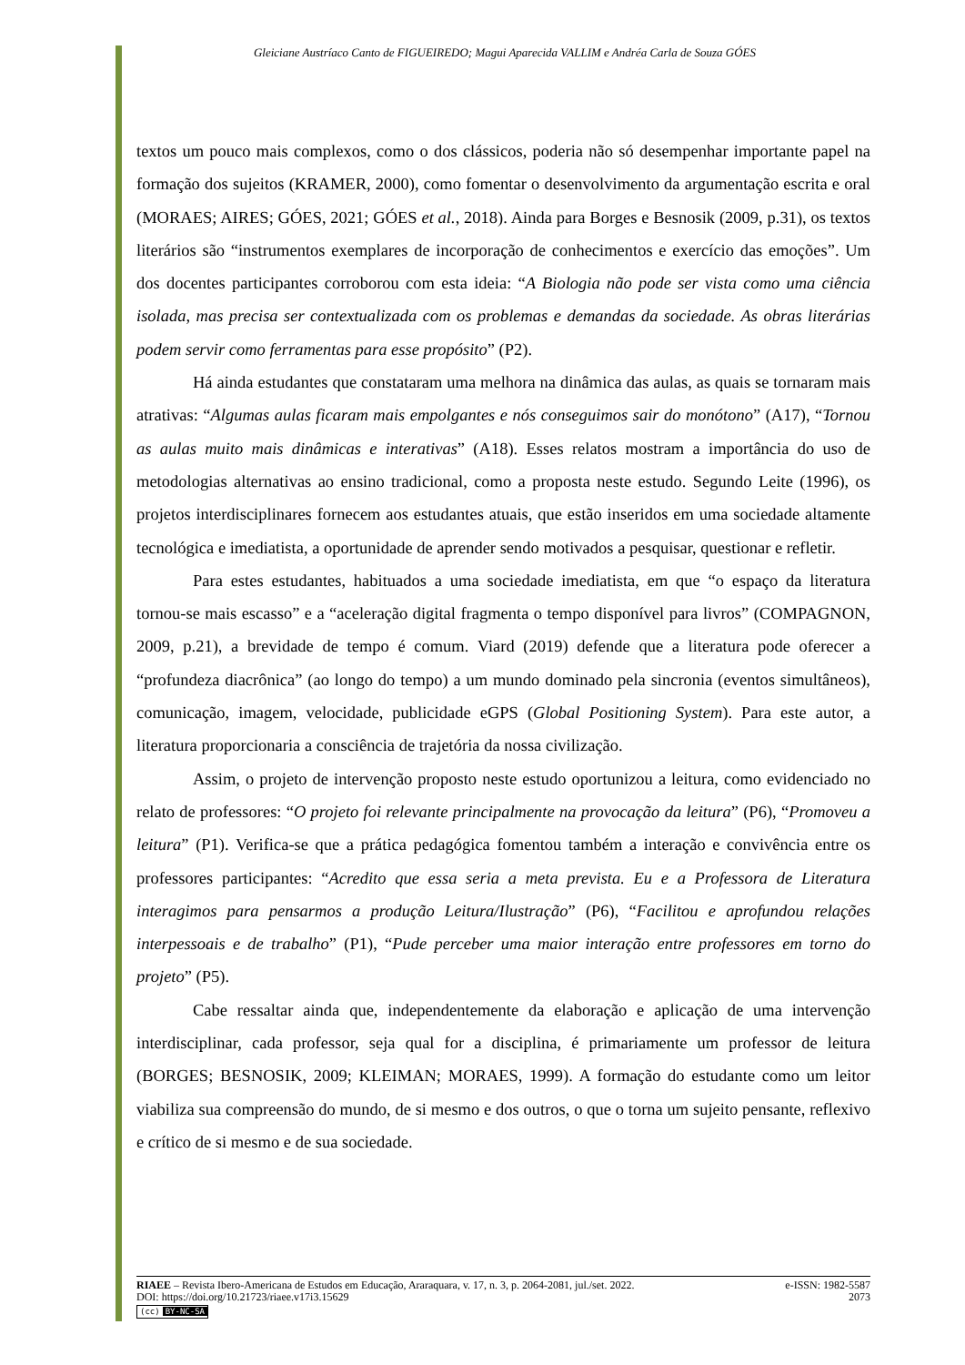Gleiciane Austríaco Canto de FIGUEIREDO; Magui Aparecida VALLIM e Andréa Carla de Souza GÓES
textos um pouco mais complexos, como o dos clássicos, poderia não só desempenhar importante papel na formação dos sujeitos (KRAMER, 2000), como fomentar o desenvolvimento da argumentação escrita e oral (MORAES; AIRES; GÓES, 2021; GÓES et al., 2018). Ainda para Borges e Besnosik (2009, p.31), os textos literários são “instrumentos exemplares de incorporação de conhecimentos e exercício das emoções”. Um dos docentes participantes corroborou com esta ideia: “A Biologia não pode ser vista como uma ciência isolada, mas precisa ser contextualizada com os problemas e demandas da sociedade. As obras literárias podem servir como ferramentas para esse propósito” (P2).
Há ainda estudantes que constataram uma melhora na dinâmica das aulas, as quais se tornaram mais atrativas: “Algumas aulas ficaram mais empolgantes e nós conseguimos sair do monótono” (A17), “Tornou as aulas muito mais dinâmicas e interativas” (A18). Esses relatos mostram a importância do uso de metodologias alternativas ao ensino tradicional, como a proposta neste estudo. Segundo Leite (1996), os projetos interdisciplinares fornecem aos estudantes atuais, que estão inseridos em uma sociedade altamente tecnológica e imediatista, a oportunidade de aprender sendo motivados a pesquisar, questionar e refletir.
Para estes estudantes, habituados a uma sociedade imediatista, em que “o espaço da literatura tornou-se mais escasso” e a “aceleração digital fragmenta o tempo disponível para livros” (COMPAGNON, 2009, p.21), a brevidade de tempo é comum. Viard (2019) defende que a literatura pode oferecer a “profundeza diacrônica” (ao longo do tempo) a um mundo dominado pela sincronia (eventos simultâneos), comunicação, imagem, velocidade, publicidade eGPS (Global Positioning System). Para este autor, a literatura proporcionaria a consciência de trajetória da nossa civilização.
Assim, o projeto de intervenção proposto neste estudo oportunizou a leitura, como evidenciado no relato de professores: “O projeto foi relevante principalmente na provocação da leitura” (P6), “Promoveu a leitura” (P1). Verifica-se que a prática pedagógica fomentou também a interação e convivência entre os professores participantes: “Acredito que essa seria a meta prevista. Eu e a Professora de Literatura interagimos para pensarmos a produção Leitura/Ilustração” (P6), “Facilitou e aprofundou relações interpessoais e de trabalho” (P1), “Pude perceber uma maior interação entre professores em torno do projeto” (P5).
Cabe ressaltar ainda que, independentemente da elaboração e aplicação de uma intervenção interdisciplinar, cada professor, seja qual for a disciplina, é primariamente um professor de leitura (BORGES; BESNOSIK, 2009; KLEIMAN; MORAES, 1999). A formação do estudante como um leitor viabiliza sua compreensão do mundo, de si mesmo e dos outros, o que o torna um sujeito pensante, reflexivo e crítico de si mesmo e de sua sociedade.
RIAEE – Revista Ibero-Americana de Estudos em Educação, Araraquara, v. 17, n. 3, p. 2064-2081, jul./set. 2022. e-ISSN: 1982-5587
DOI: https://doi.org/10.21723/riaee.v17i3.15629 2073
(cc) BY-NC-SA